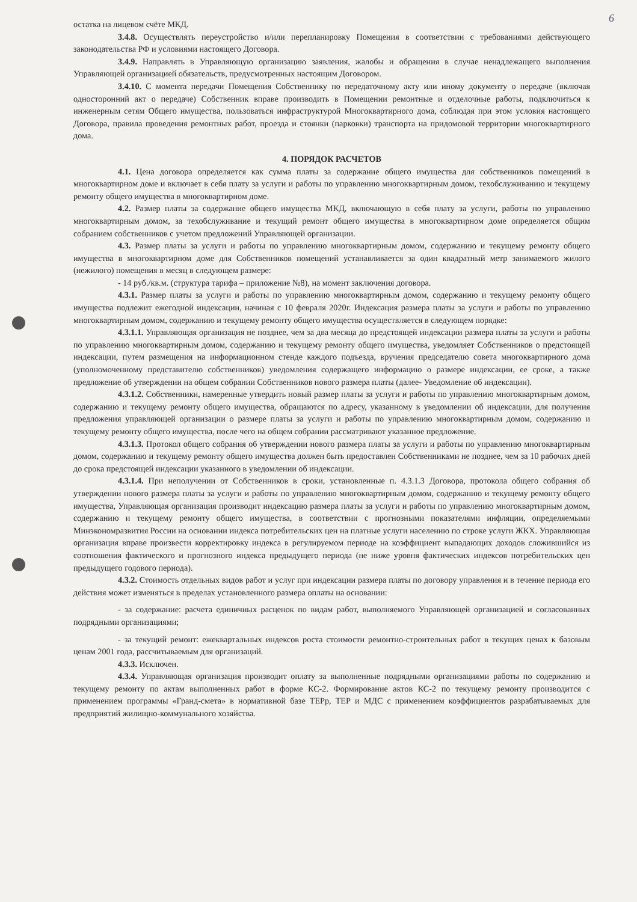6
остатка на лицевом счёте МКД.
3.4.8. Осуществлять переустройство и/или перепланировку Помещения в соответствии с требованиями действующего законодательства РФ и условиями настоящего Договора.
3.4.9. Направлять в Управляющую организацию заявления, жалобы и обращения в случае ненадлежащего выполнения Управляющей организацией обязательств, предусмотренных настоящим Договором.
3.4.10. С момента передачи Помещения Собственнику по передаточному акту или иному документу о передаче (включая односторонний акт о передаче) Собственник вправе производить в Помещении ремонтные и отделочные работы, подключиться к инженерным сетям Общего имущества, пользоваться инфраструктурой Многоквартирного дома, соблюдая при этом условия настоящего Договора, правила проведения ремонтных работ, проезда и стоянки (парковки) транспорта на придомовой территории многоквартирного дома.
4. ПОРЯДОК РАСЧЕТОВ
4.1. Цена договора определяется как сумма платы за содержание общего имущества для собственников помещений в многоквартирном доме и включает в себя плату за услуги и работы по управлению многоквартирным домом, техобслуживанию и текущему ремонту общего имущества в многоквартирном доме.
4.2. Размер платы за содержание общего имущества МКД, включающую в себя плату за услуги, работы по управлению многоквартирным домом, за техобслуживание и текущий ремонт общего имущества в многоквартирном доме определяется общим собранием собственников с учетом предложений Управляющей организации.
4.3. Размер платы за услуги и работы по управлению многоквартирным домом, содержанию и текущему ремонту общего имущества в многоквартирном доме для Собственников помещений устанавливается за один квадратный метр занимаемого жилого (нежилого) помещения в месяц в следующем размере:
- 14 руб./кв.м. (структура тарифа – приложение №8), на момент заключения договора.
4.3.1. Размер платы за услуги и работы по управлению многоквартирным домом, содержанию и текущему ремонту общего имущества подлежит ежегодной индексации, начиная с 10 февраля 2020г. Индексация размера платы за услуги и работы по управлению многоквартирным домом, содержанию и текущему ремонту общего имущества осуществляется в следующем порядке:
4.3.1.1. Управляющая организация не позднее, чем за два месяца до предстоящей индексации размера платы за услуги и работы по управлению многоквартирным домом, содержанию и текущему ремонту общего имущества, уведомляет Собственников о предстоящей индексации, путем размещения на информационном стенде каждого подъезда, вручения председателю совета многоквартирного дома (уполномоченному представителю собственников) уведомления содержащего информацию о размере индексации, ее сроке, а также предложение об утверждении на общем собрании Собственников нового размера платы (далее- Уведомление об индексации).
4.3.1.2. Собственники, намеренные утвердить новый размер платы за услуги и работы по управлению многоквартирным домом, содержанию и текущему ремонту общего имущества, обращаются по адресу, указанному в уведомлении об индексации, для получения предложения управляющей организации о размере платы за услуги и работы по управлению многоквартирным домом, содержанию и текущему ремонту общего имущества, после чего на общем собрании рассматривают указанное предложение.
4.3.1.3. Протокол общего собрания об утверждении нового размера платы за услуги и работы по управлению многоквартирным домом, содержанию и текущему ремонту общего имущества должен быть предоставлен Собственниками не позднее, чем за 10 рабочих дней до срока предстоящей индексации указанного в уведомлении об индексации.
4.3.1.4. При неполучении от Собственников в сроки, установленные п. 4.3.1.3 Договора, протокола общего собрания об утверждении нового размера платы за услуги и работы по управлению многоквартирным домом, содержанию и текущему ремонту общего имущества, Управляющая организация производит индексацию размера платы за услуги и работы по управлению многоквартирным домом, содержанию и текущему ремонту общего имущества, в соответствии с прогнозными показателями инфляции, определяемыми Минэкономразвития России на основании индекса потребительских цен на платные услуги населению по строке услуги ЖКХ. Управляющая организация вправе произвести корректировку индекса в регулируемом периоде на коэффициент выпадающих доходов сложившийся из соотношения фактического и прогнозного индекса предыдущего периода (не ниже уровня фактических индексов потребительских цен предыдущего годового периода).
4.3.2. Стоимость отдельных видов работ и услуг при индексации размера платы по договору управления и в течение периода его действия может изменяться в пределах установленного размера оплаты на основании:
- за содержание: расчета единичных расценок по видам работ, выполняемого Управляющей организацией и согласованных подрядными организациями;
- за текущий ремонт: ежеквартальных индексов роста стоимости ремонтно-строительных работ в текущих ценах к базовым ценам 2001 года, рассчитываемым для организаций.
4.3.3. Исключен.
4.3.4. Управляющая организация производит оплату за выполненные подрядными организациями работы по содержанию и текущему ремонту по актам выполненных работ в форме КС-2. Формирование актов КС-2 по текущему ремонту производится с применением программы «Гранд-смета» в нормативной базе ТЕРр, ТЕР и МДС с применением коэффициентов разрабатываемых для предприятий жилищно-коммунального хозяйства.